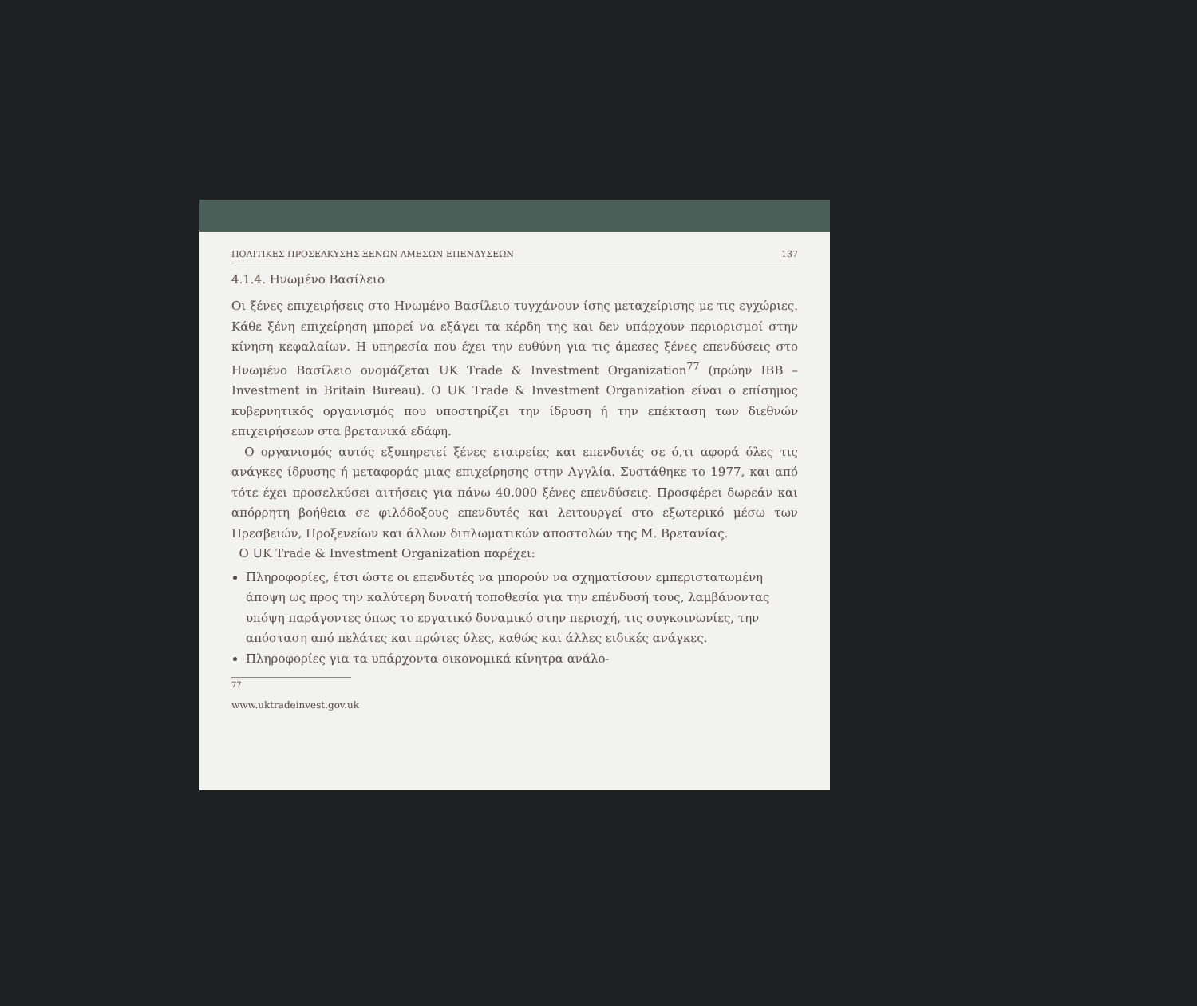ΠΟΛΙΤΙΚΕΣ ΠΡΟΣΕΛΚΥΣΗΣ ΞΕΝΩΝ ΑΜΕΣΩΝ ΕΠΕΝΔΥΣΕΩΝ 137
4.1.4. Ηνωμένο Βασίλειο
Οι ξένες επιχειρήσεις στο Ηνωμένο Βασίλειο τυγχάνουν ίσης μεταχείρισης με τις εγχώριες. Κάθε ξένη επιχείρηση μπορεί να εξάγει τα κέρδη της και δεν υπάρχουν περιορισμοί στην κίνηση κεφαλαίων. Η υπηρεσία που έχει την ευθύνη για τις άμεσες ξένες επενδύσεις στο Ηνωμένο Βασίλειο ονομάζεται UK Trade & Investment Organization<sup>77</sup> (πρώην IBB – Investment in Britain Bureau). Ο UK Trade & Investment Organization είναι ο επίσημος κυβερνητικός οργανισμός που υποστηρίζει την ίδρυση ή την επέκταση των διεθνών επιχειρήσεων στα βρετανικά εδάφη.
Ο οργανισμός αυτός εξυπηρετεί ξένες εταιρείες και επενδυτές σε ό,τι αφορά όλες τις ανάγκες ίδρυσης ή μεταφοράς μιας επιχείρησης στην Αγγλία. Συστάθηκε το 1977, και από τότε έχει προσελκύσει αιτήσεις για πάνω 40.000 ξένες επενδύσεις. Προσφέρει δωρεάν και απόρρητη βοήθεια σε φιλόδοξους επενδυτές και λειτουργεί στο εξωτερικό μέσω των Πρεσβειών, Προξενείων και άλλων διπλωματικών αποστολών της Μ. Βρετανίας.
Ο UK Trade & Investment Organization παρέχει:
Πληροφορίες, έτσι ώστε οι επενδυτές να μπορούν να σχηματίσουν εμπεριστατωμένη άποψη ως προς την καλύτερη δυνατή τοποθεσία για την επένδυσή τους, λαμβάνοντας υπόψη παράγοντες όπως το εργατικό δυναμικό στην περιοχή, τις συγκοινωνίες, την απόσταση από πελάτες και πρώτες ύλες, καθώς και άλλες ειδικές ανάγκες.
Πληροφορίες για τα υπάρχοντα οικονομικά κίνητρα ανάλο-
<sup>77</sup> www.uktradeinvest.gov.uk